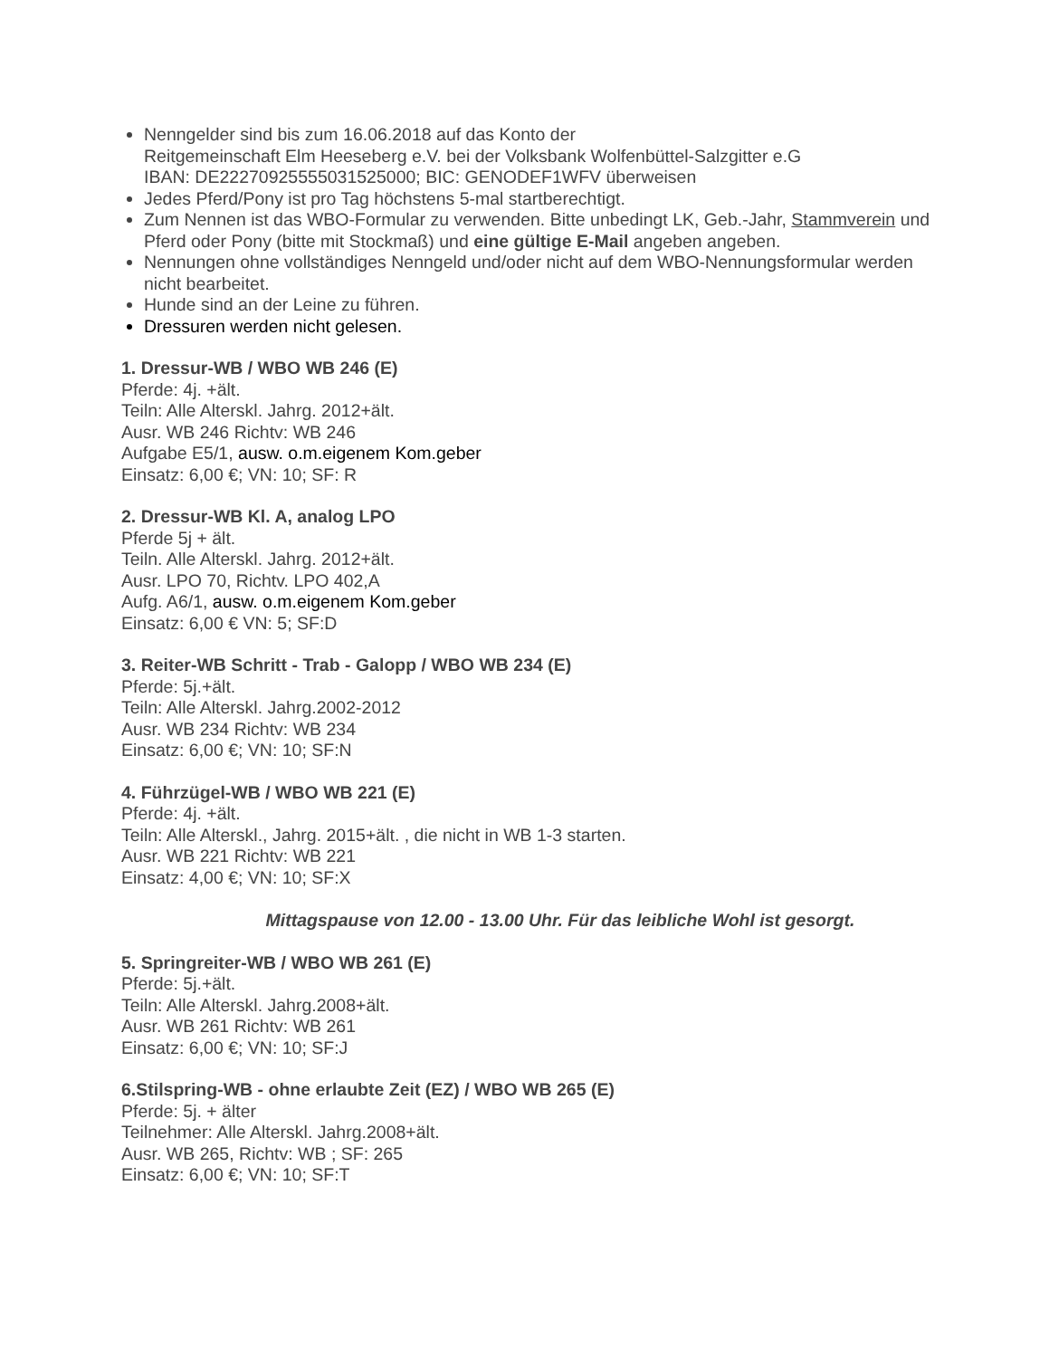Nenngelder sind bis zum 16.06.2018 auf das Konto der
Reitgemeinschaft Elm Heeseberg e.V. bei der Volksbank Wolfenbüttel-Salzgitter e.G
IBAN: DE22270925555031525000; BIC: GENODEF1WFV überweisen
Jedes Pferd/Pony ist pro Tag höchstens 5-mal startberechtigt.
Zum Nennen ist das WBO-Formular zu verwenden. Bitte unbedingt LK, Geb.-Jahr, Stammverein und Pferd oder Pony (bitte mit Stockmaß) und eine gültige E-Mail angeben angeben.
Nennungen ohne vollständiges Nenngeld und/oder nicht auf dem WBO-Nennungsformular werden nicht bearbeitet.
Hunde sind an der Leine zu führen.
Dressuren werden nicht gelesen.
1. Dressur-WB / WBO WB 246 (E)
Pferde: 4j. +ält.
Teiln: Alle Alterskl. Jahrg. 2012+ält.
Ausr. WB 246 Richtv: WB 246
Aufgabe E5/1, ausw. o.m.eigenem Kom.geber
Einsatz: 6,00 €; VN: 10; SF: R
2. Dressur-WB Kl. A, analog LPO
Pferde 5j + ält.
Teiln. Alle Alterskl. Jahrg. 2012+ält.
Ausr. LPO 70, Richtv. LPO 402,A
Aufg. A6/1, ausw. o.m.eigenem Kom.geber
Einsatz: 6,00 € VN: 5; SF:D
3. Reiter-WB Schritt - Trab - Galopp / WBO WB 234 (E)
Pferde: 5j.+ält.
Teiln: Alle Alterskl. Jahrg.2002-2012
Ausr. WB 234 Richtv: WB 234
Einsatz: 6,00 €; VN: 10; SF:N
4. Führzügel-WB / WBO WB 221 (E)
Pferde: 4j. +ält.
Teiln: Alle Alterskl., Jahrg. 2015+ält. , die nicht in WB 1-3 starten.
Ausr. WB 221 Richtv: WB 221
Einsatz: 4,00 €; VN: 10; SF:X
Mittagspause von 12.00 - 13.00 Uhr. Für das leibliche Wohl ist gesorgt.
5. Springreiter-WB / WBO WB 261 (E)
Pferde: 5j.+ält.
Teiln: Alle Alterskl. Jahrg.2008+ält.
Ausr. WB 261 Richtv: WB 261
Einsatz: 6,00 €; VN: 10; SF:J
6.Stilspring-WB - ohne erlaubte Zeit (EZ) / WBO WB 265 (E)
Pferde: 5j. + älter
Teilnehmer: Alle Alterskl. Jahrg.2008+ält.
Ausr. WB 265, Richtv: WB ; SF: 265
Einsatz: 6,00 €; VN: 10; SF:T